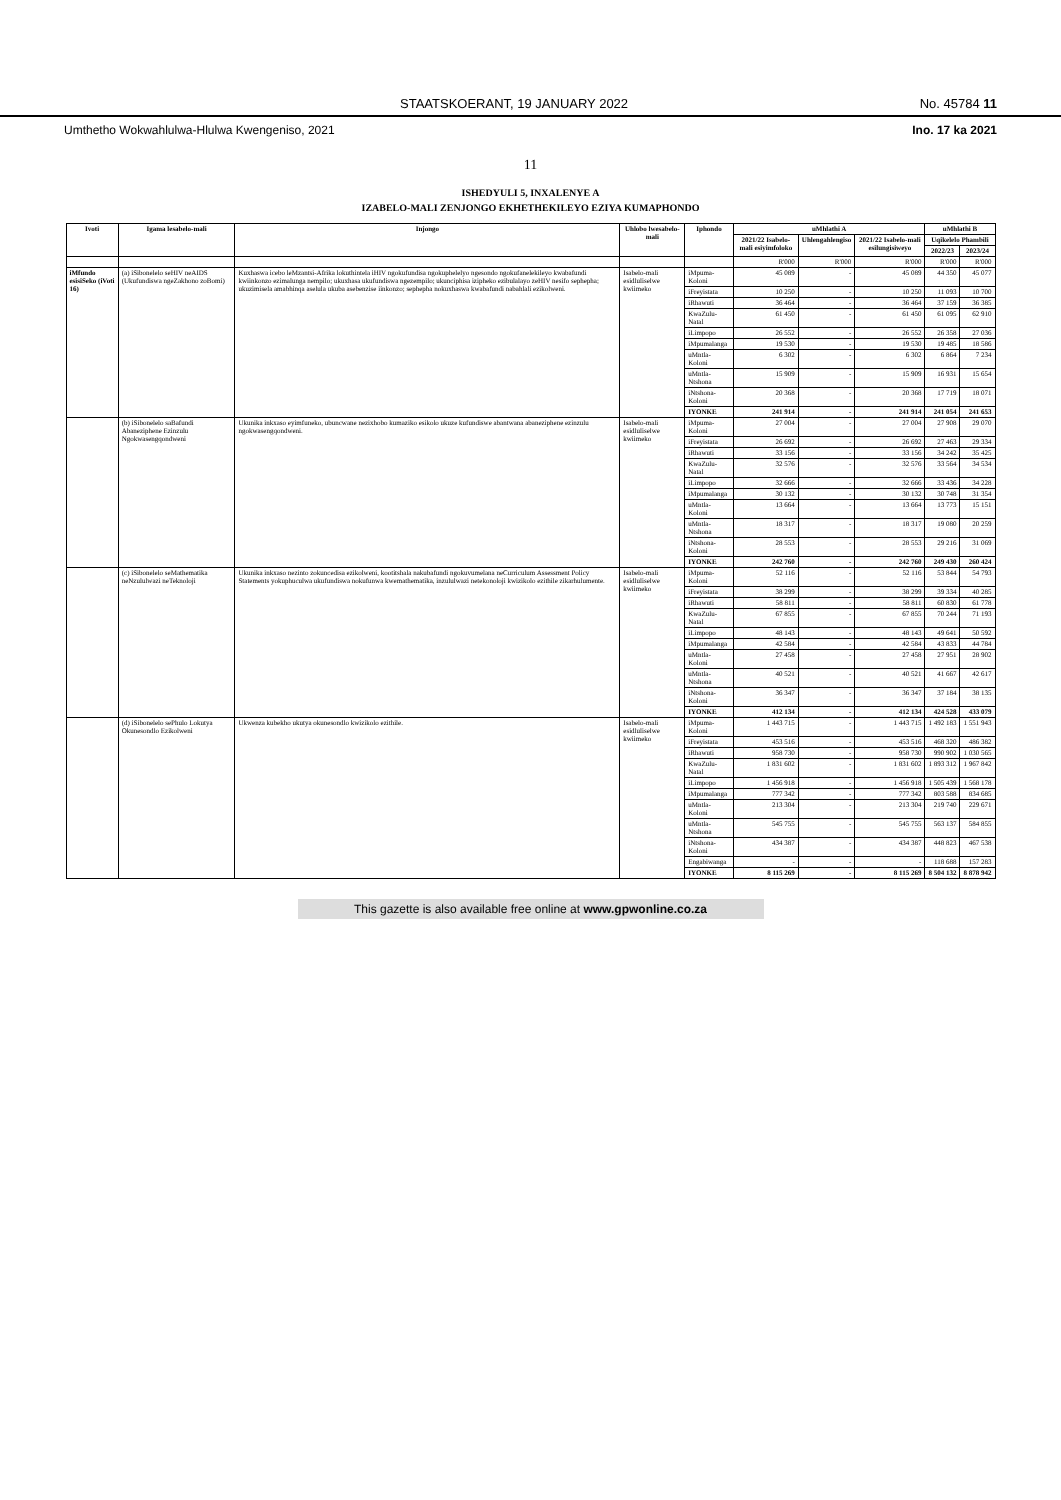STAATSKOERANT, 19 JANUARY 2022 No. 45784 11
Umthetho Wokwahlulwa-Hlulwa Kwengeniso, 2021 Ino. 17 ka 2021
11
ISHEDYULI 5, INXALENYE A
IZABELO-MALI ZENJONGO EKHETHEKILEYO EZIYA KUMAPHONDO
| Ivoti | Igama lesabelo-mali | Injongo | Uhlobo lwesabelo-mali | Iphondo | uMhlathi A | | | uMhlathi B | |
| --- | --- | --- | --- | --- | --- | --- | --- | --- | --- |
| | | | | | 2021/22 Isabelo-mali esiyimfoloko | Uhlengahlengiso | 2021/22 Isabelo-mali esilungisiweyo | Uqikelelo Phambili | |
| | | | | | | | | 2022/23 | 2023/24 |
| | | | | | R'000 | R'000 | R'000 | R'000 | R'000 |
| iMfundo esisiSeko (iVoti 16) | (a) iSibonelelo seHIV neAIDS (Ukufundiswa ngeZakhono zoBomi) | Kuxhaswa icebo leMzantsi-Afrika lokuthintela iHIV ngokufundisa ngokuphelelyo ngesondo ngokufanelekileyo kwabafundi kwiinkonzo ezimalunga nempilo; ukuxhasa ukufundiswa ngezempilo; ukunciphisa izipheko ezibulalayo zeHIV nesifo sephepha; ukuzimisela amabhinqa aselula ukuba asebenzise iinkonzo; sephepha nokuxhaswa kwabafundi nabahlali ezikolweni. | Isabelo-mali esidluliselwe kwiimeko | iMpuma-Koloni | 45 089 | - | 45 089 | 44 350 | 45 077 |
| | | | | iFreyistata | 10 250 | - | 10 250 | 11 093 | 10 700 |
| | | | | iRhawuti | 36 464 | - | 36 464 | 37 159 | 36 385 |
| | | | | KwaZulu-Natal | 61 450 | - | 61 450 | 61 095 | 62 910 |
| | | | | iLimpopo | 26 552 | - | 26 552 | 26 358 | 27 036 |
| | | | | iMpumalanga | 19 530 | - | 19 530 | 19 485 | 18 586 |
| | | | | uMntla-Koloni | 6 302 | - | 6 302 | 6 864 | 7 234 |
| | | | | uMntla-Ntshona | 15 909 | - | 15 909 | 16 931 | 15 654 |
| | | | | iNtshona-Koloni | 20 368 | - | 20 368 | 17 719 | 18 071 |
| | | | | IYONKE | 241 914 | - | 241 914 | 241 054 | 241 653 |
| | (b) iSibonelelo saBafundi Abaneziphene Ezinzulu Ngokwasengqondweni | Ukunika inkxaso eyimfuneko, ubuncwane nezixhobo kumaziko esikolo ukuze kufundiswe abantwana abaneziphene ezinzulu ngokwasengqondweni. | Isabelo-mali esidluliselwe kwiimeko | iMpuma-Koloni | 27 004 | - | 27 004 | 27 908 | 29 070 |
| | | | | iFreyistata | 26 692 | - | 26 692 | 27 463 | 29 334 |
| | | | | iRhawuti | 33 156 | - | 33 156 | 34 242 | 35 425 |
| | | | | KwaZulu-Natal | 32 576 | - | 32 576 | 33 564 | 34 534 |
| | | | | iLimpopo | 32 666 | - | 32 666 | 33 436 | 34 228 |
| | | | | iMpumalanga | 30 132 | - | 30 132 | 30 748 | 31 354 |
| | | | | uMntla-Koloni | 13 664 | - | 13 664 | 13 773 | 15 151 |
| | | | | uMntla-Ntshona | 18 317 | - | 18 317 | 19 080 | 20 259 |
| | | | | iNtshona-Koloni | 28 553 | - | 28 553 | 29 216 | 31 069 |
| | | | | IYONKE | 242 760 | - | 242 760 | 249 430 | 260 424 |
| | (c) iSibonelelo seMathematika neNzululwazi neTeknoloji | Ukunika inkxaso nezinto zokuncedisa ezikolweni, kootitshala nakubafundi ngokuvumelana neCurriculum Assessment Policy Statements yokuphuculwa ukufundiswa nokufunwa kwemathematika, inzululwazi netekonoloji kwizikolo ezithile zikarhulumente. | Isabelo-mali esidluliselwe kwiimeko | iMpuma-Koloni | 52 116 | - | 52 116 | 53 844 | 54 793 |
| | | | | iFreyistata | 38 299 | - | 38 299 | 39 334 | 40 285 |
| | | | | iRhawuti | 58 811 | - | 58 811 | 60 830 | 61 778 |
| | | | | KwaZulu-Natal | 67 855 | - | 67 855 | 70 244 | 71 193 |
| | | | | iLimpopo | 48 143 | - | 48 143 | 49 641 | 50 592 |
| | | | | iMpumalanga | 42 584 | - | 42 584 | 43 833 | 44 784 |
| | | | | uMntla-Koloni | 27 458 | - | 27 458 | 27 951 | 28 902 |
| | | | | uMntla-Ntshona | 40 521 | - | 40 521 | 41 667 | 42 617 |
| | | | | iNtshona-Koloni | 36 347 | - | 36 347 | 37 184 | 38 135 |
| | | | | IYONKE | 412 134 | - | 412 134 | 424 528 | 433 079 |
| | (d) iSibonelelo sePhulo Lokutya Okunesondlo Ezikolweni | Ukwenza kubekho ukutya okunesondlo kwizikolo ezithile. | Isabelo-mali esidluliselwe kwiimeko | iMpuma-Koloni | 1 443 715 | - | 1 443 715 | 1 492 183 | 1 551 943 |
| | | | | iFreyistata | 453 516 | - | 453 516 | 468 320 | 486 382 |
| | | | | iRhawuti | 958 730 | - | 958 730 | 990 902 | 1 030 565 |
| | | | | KwaZulu-Natal | 1 831 602 | - | 1 831 602 | 1 893 312 | 1 967 842 |
| | | | | iLimpopo | 1 456 918 | - | 1 456 918 | 1 505 439 | 1 568 178 |
| | | | | iMpumalanga | 777 342 | - | 777 342 | 803 588 | 834 685 |
| | | | | uMntla-Koloni | 213 304 | - | 213 304 | 219 740 | 229 671 |
| | | | | uMntla-Ntshona | 545 755 | - | 545 755 | 563 137 | 584 855 |
| | | | | iNtshona-Koloni | 434 387 | - | 434 387 | 448 823 | 467 538 |
| | | | | Engabiwanga | - | - | - | 118 688 | 157 283 |
| | | | | IYONKE | 8 115 269 | - | 8 115 269 | 8 504 132 | 8 878 942 |
This gazette is also available free online at www.gpwonline.co.za